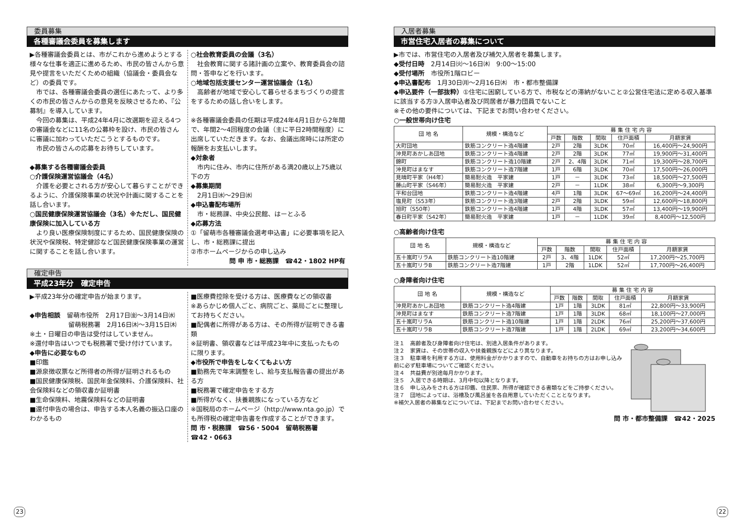委員募集
各種審議会委員を募集します
▶各種審議会委員とは、市がこれから進めようとする様々な仕事を適正に進めるため、市民の皆さんから意見や提言をいただくための組織（協議会・委員会など）の委員です。
　市では、各種審議会委員の選任にあたって、より多くの市民の皆さんからの意見を反映させるため、『公募制』を導入しています。
　今回の募集は、平成24年4月に改選期を迎える4つの審議会などに11名の公募枠を設け、市民の皆さんに審議に加わっていただこうとするものです。
　市民の皆さんの応募をお待ちしています。
◆募集する各種審議会委員
○介護保険運営協議会（4名）
　介護を必要とされる方が安心して暮らすことができるように、介護保険事業の状況や計画に関することを話し合います。
○国民健康保険運営協議会（3名）※ただし、国民健康保険に加入している方
　より良い医療保険制度にするため、国民健康保険の状況や保険税、特定健診など国民健康保険事業の運営に関することを話し合います。
○社会教育委員の会議（3名）
　社会教育に関する諸計画の立案や、教育委員会の諮問・答申などを行います。
○地域包括支援センター運営協議会（1名）
　高齢者が地域で安心して暮らせるまちづくりの提言をするための話し合いをします。
※各種審議会委員の任期は平成24年4月1日から2年間で、年間2～4回程度の会議（主に平日2時間程度）に出席していただきます。なお、会議出席時には所定の報酬をお支払いします。
◆対象者
　市内に住み、市内に住所がある満20歳以上75歳以下の方
◆募集期間
　2月1日㈬～29日㈬
◆申込書配布場所
　市・総務課、中央公民館、はーとふる
◆応募方法
①「留萌市各種審議会選考申込書」に必要事項を記入し、市・総務課に提出
②市ホームページからの申し込み
問 申 市・総務課　☎42・1802 HP有
確定申告
平成23年分　確定申告
▶平成23年分の確定申告が始まります。
◆申告相談　留萌市役所　2月17日㈮～3月14日㈬
　　　　　　留萌税務署　2月16日㈭～3月15日㈭
※土・日曜日の申告は受付はしていません。
※還付申告はいつでも税務署で受け付けています。
◆申告に必要なもの
■印鑑
■源泉徴収票など所得者の所得が証明されるもの
■国民健康保険税、国民年金保険料、介護保険料、社会保険料などの領収書か証明書
■生命保険料、地震保険料などの証明書
■還付申告の場合は、申告する本人名義の振込口座のわかるもの
■医療費控除を受ける方は、医療費などの領収書
※あらかじめ個人ごと、病院ごと、薬局ごとに整理してお持ちください。
■配偶者に所得がある方は、その所得が証明できる書類
※証明書、領収書などは平成23年中に支払ったものに限ります。
◆市役所で申告をしなくてもよい方
■勤務先で年末調整をし、給与支払報告書の提出がある方
■税務署で確定申告をする方
■所得がなく、扶養親族になっている方など
※国税局のホームページ（http://www.nta.go.jp）でも所得税の確定申告書を作成することができます。
問 市・税務課　☎56・5004　留萌税務署　☎42・0663
入居者募集
市営住宅入居者の募集について
▶市では、市営住宅の入居者及び補欠入居者を募集します。
◆受付日時　2月14日㈫～16日㈭　9:00～15:00
◆受付場所　市役所1階ロビー
◆申込書配布　1月30日㈪～2月16日㈭　市・都市整備課
◆申込要件（一部抜粋）①住宅に困窮している方で、市税などの滞納がないこと②公営住宅法に定める収入基準に該当する方③入居申込者及び同居者が暴力団員でないこと
※その他の要件については、下記までお問い合わせください。
○一般世帯向け住宅
| 団 地 名 | 規模・構造など | 募 集 住 宅 内 容 | | | | |
| --- | --- | --- | --- | --- | --- | --- |
| | | 戸数 | 階数 | 間取 | 住戸面積 | 月額家賃 |
| 大町団地 | 鉄筋コンクリート造4階建 | 2戸 | 2階 | 3LDK | 70㎡ | 16,400円～24,900円 |
| 沖見町あかしあ団地 | 鉄筋コンクリート造4階建 | 2戸 | 2階 | 3LDK | 77㎡ | 19,900円～31,400円 |
| 錦町 | 鉄筋コンクリート造10階建 | 2戸 | 2、4階 | 3LDK | 71㎡ | 19,300円～28,700円 |
| 沖見町はまなす | 鉄筋コンクリート造7階建 | 1戸 | 6階 | 3LDK | 70㎡ | 17,500円～26,000円 |
| 見晴町平家（H4年） | 簡易耐火造 平家建 | 1戸 | － | 3LDK | 73㎡ | 18,500円～27,500円 |
| 藤山町平家（S46年） | 簡易耐火造 平家建 | 2戸 | － | 1LDK | 38㎡ | 6,300円～9,300円 |
| 平和台団地 | 鉄筋コンクリート造4階建 | 4戸 | 1階 | 3LDK | 67～69㎡ | 16,200円～24,400円 |
| 塩見町（S53年） | 鉄筋コンクリート造3階建 | 2戸 | 2階 | 3LDK | 59㎡ | 12,600円～18,800円 |
| 旭町（S50年） | 鉄筋コンクリート造4階建 | 1戸 | 4階 | 3LDK | 57㎡ | 13,400円～19,900円 |
| 春日町平家（S42年） | 簡易耐火造 平家建 | 1戸 | － | 1LDK | 39㎡ | 8,400円～12,500円 |
○高齢者向け住宅
| 団 地 名 | 規模・構造など | 募 集 住 宅 内 容 | | | | |
| --- | --- | --- | --- | --- | --- | --- |
| | | 戸数 | 階数 | 間取 | 住戸面積 | 月額家賃 |
| 五十嵐町リラA | 鉄筋コンクリート造10階建 | 2戸 | 3、4階 | 1LDK | 52㎡ | 17,200円～25,700円 |
| 五十嵐町リラB | 鉄筋コンクリート造7階建 | 1戸 | 2階 | 1LDK | 52㎡ | 17,700円～26,400円 |
○身障者向け住宅
| 団 地 名 | 規模・構造など | 募 集 住 宅 内 容 | | | | |
| --- | --- | --- | --- | --- | --- | --- |
| | | 戸数 | 階数 | 間取 | 住戸面積 | 月額家賃 |
| 沖見町あかしあ団地 | 鉄筋コンクリート造4階建 | 1戸 | 1階 | 3LDK | 81㎡ | 22,800円～33,900円 |
| 沖見町はまなす | 鉄筋コンクリート造7階建 | 1戸 | 1階 | 3LDK | 68㎡ | 18,100円～27,000円 |
| 五十嵐町リラA | 鉄筋コンクリート造10階建 | 1戸 | 1階 | 2LDK | 76㎡ | 25,200円～37,600円 |
| 五十嵐町リラB | 鉄筋コンクリート造7階建 | 1戸 | 1階 | 2LDK | 69㎡ | 23,200円～34,600円 |
注１　高齢者及び身障者向け住宅は、別途入居条件があります。
注２　家賃は、その世帯の収入や扶養親族などにより異なります。
注３　駐車場を利用する方は、使用料金がかかりますので、自動車をお持ちの方はお申し込み前に必ず駐車場についてご確認ください。
注４　共益費が別途毎月かかります。
注５　入居できる時期は、3月中旬以降となります。
注６　申し込みをされる方は印鑑、住民票、所得が確認できる書類などをご持参ください。
注７　団地によっては、浴槽及び風呂釜を各自用意していただくこととなります。
※補欠入居者の募集などについては、下記までお問い合わせください。
問 市・都市整備課　☎42・2025
23 22